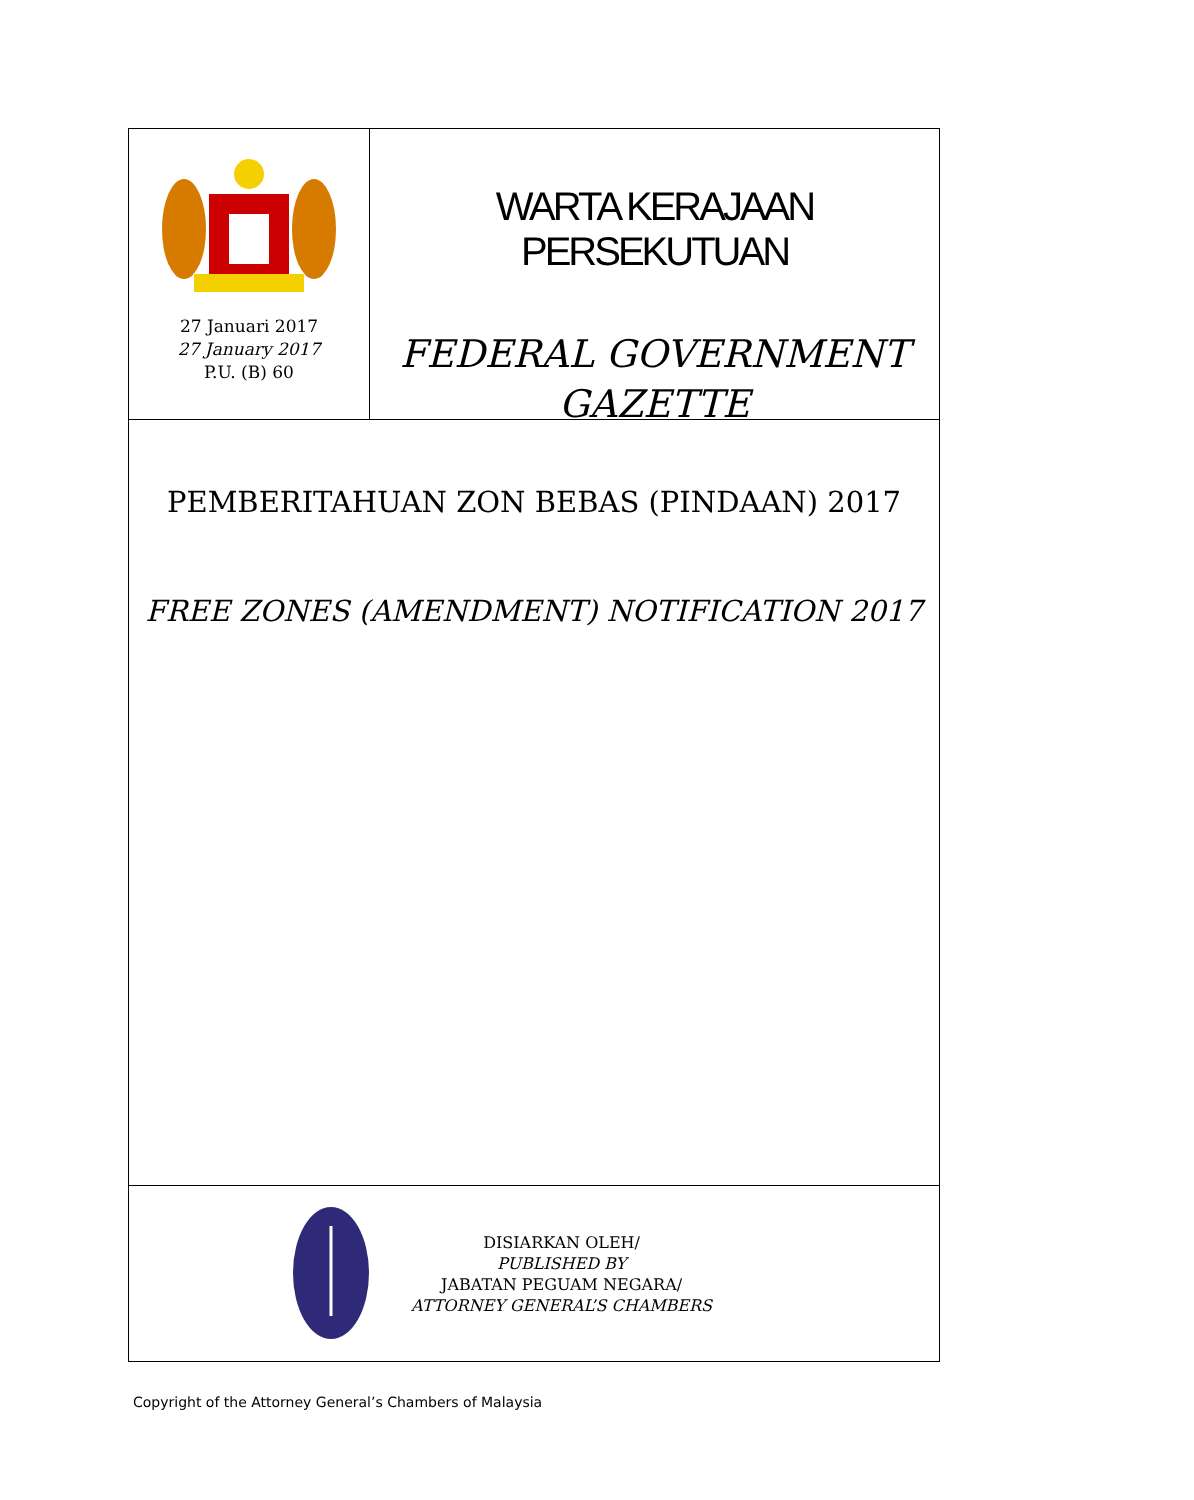27 Januari 2017
27 January 2017
P.U. (B) 60
WARTA KERAJAAN PERSEKUTUAN
FEDERAL GOVERNMENT
GAZETTE
PEMBERITAHUAN ZON BEBAS (PINDAAN) 2017
FREE ZONES (AMENDMENT) NOTIFICATION 2017
DISIARKAN OLEH/
PUBLISHED BY
JABATAN PEGUAM NEGARA/
ATTORNEY GENERAL’S CHAMBERS
Copyright of the Attorney General’s Chambers of Malaysia